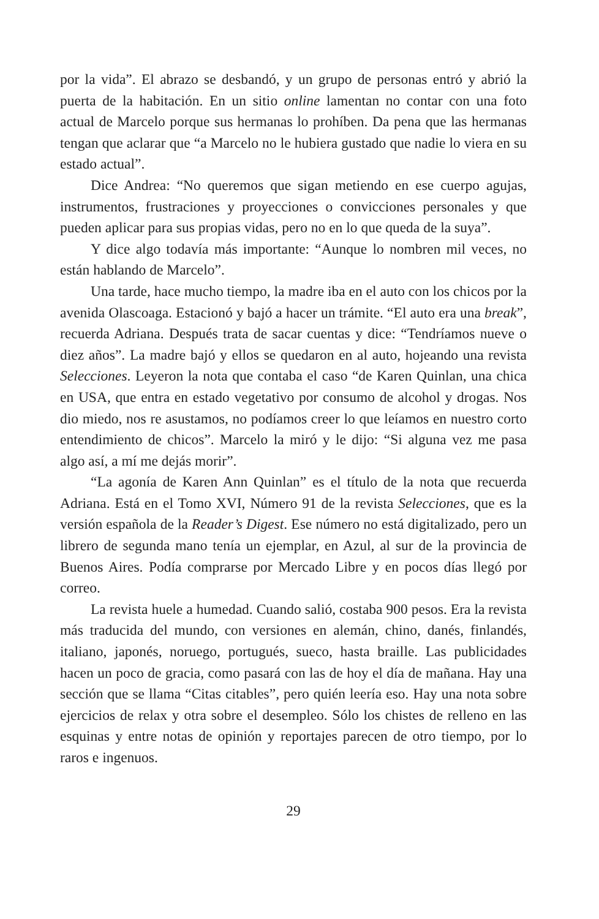por la vida”. El abrazo se desbandó, y un grupo de personas entró y abrió la puerta de la habitación. En un sitio online lamentan no contar con una foto actual de Marcelo porque sus hermanas lo prohíben. Da pena que las hermanas tengan que aclarar que “a Marcelo no le hubiera gustado que nadie lo viera en su estado actual”.
Dice Andrea: “No queremos que sigan metiendo en ese cuerpo agujas, instrumentos, frustraciones y proyecciones o convicciones personales y que pueden aplicar para sus propias vidas, pero no en lo que queda de la suya”.
Y dice algo todavía más importante: “Aunque lo nombren mil veces, no están hablando de Marcelo”.
Una tarde, hace mucho tiempo, la madre iba en el auto con los chicos por la avenida Olascoaga. Estacionó y bajó a hacer un trámite. “El auto era una break”, recuerda Adriana. Después trata de sacar cuentas y dice: “Tendríamos nueve o diez años”. La madre bajó y ellos se quedaron en al auto, hojeando una revista Selecciones. Leyeron la nota que contaba el caso “de Karen Quinlan, una chica en USA, que entra en estado vegetativo por consumo de alcohol y drogas. Nos dio miedo, nos re asustamos, no podíamos creer lo que leíamos en nuestro corto entendimiento de chicos”. Marcelo la miró y le dijo: “Si alguna vez me pasa algo así, a mí me dejás morir”.
“La agonía de Karen Ann Quinlan” es el título de la nota que recuerda Adriana. Está en el Tomo XVI, Número 91 de la revista Selecciones, que es la versión española de la Reader’s Digest. Ese número no está digitalizado, pero un librero de segunda mano tenía un ejemplar, en Azul, al sur de la provincia de Buenos Aires. Podía comprarse por Mercado Libre y en pocos días llegó por correo.
La revista huele a humedad. Cuando salió, costaba 900 pesos. Era la revista más traducida del mundo, con versiones en alemán, chino, danés, finlandés, italiano, japonés, noruego, portugués, sueco, hasta braille. Las publicidades hacen un poco de gracia, como pasará con las de hoy el día de mañana. Hay una sección que se llama “Citas citables”, pero quién leería eso. Hay una nota sobre ejercicios de relax y otra sobre el desempleo. Sólo los chistes de relleno en las esquinas y entre notas de opinión y reportajes parecen de otro tiempo, por lo raros e ingenuos.
29